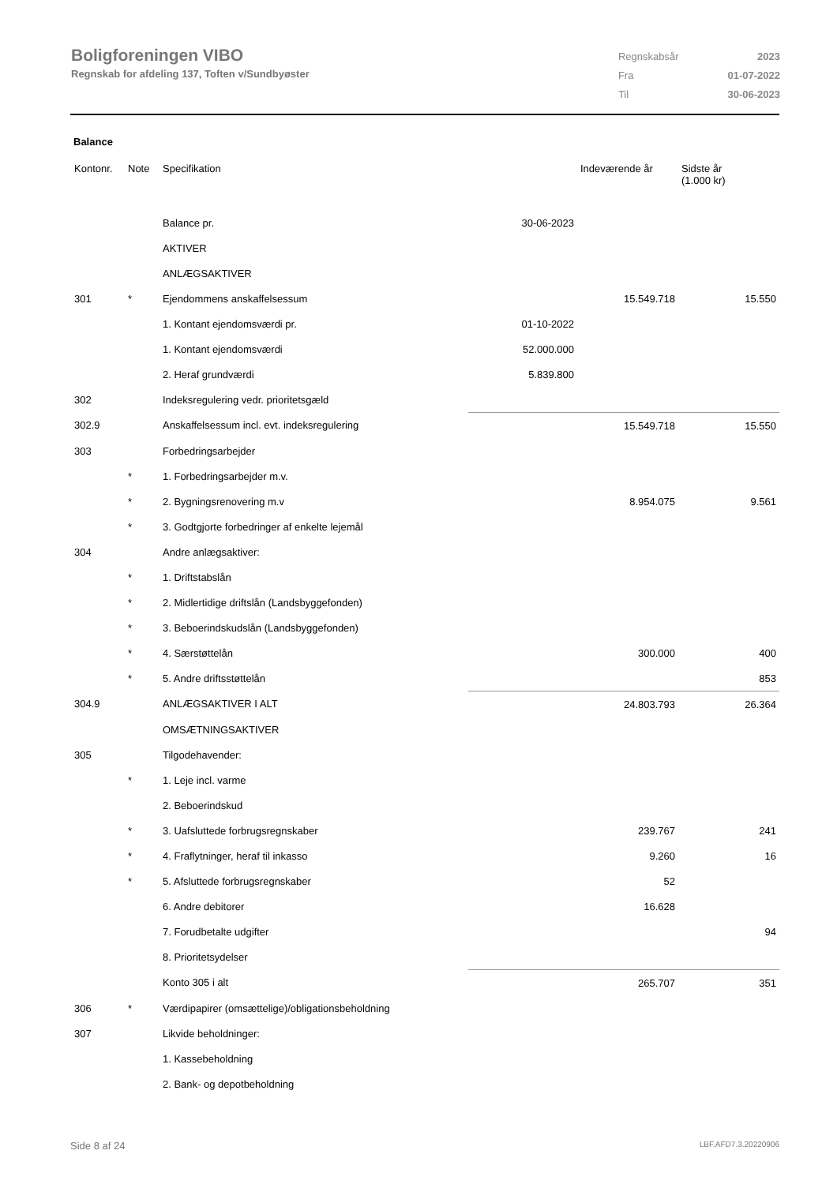Boligforeningen VIBO
Regnskab for afdeling 137, Toften v/Sundbyøster
| Regnskabsår | 2023 |
| Fra | 01-07-2022 |
| Til | 30-06-2023 |
Balance
| Kontonr. | Note | Specifikation | | Indeværende år | Sidste år (1.000 kr) |
| --- | --- | --- | --- | --- | --- |
| | | Balance pr. | 30-06-2023 | | |
| | | AKTIVER | | | |
| | | ANLÆGSAKTIVER | | | |
| 301 | * | Ejendommens anskaffelsessum | | 15.549.718 | 15.550 |
| | | 1. Kontant ejendomsværdi pr. | 01-10-2022 | | |
| | | 1. Kontant ejendomsværdi | 52.000.000 | | |
| | | 2. Heraf grundværdi | 5.839.800 | | |
| 302 | | Indeksregulering vedr. prioritetsgæld | | | |
| 302.9 | | Anskaffelsessum incl. evt. indeksregulering | | 15.549.718 | 15.550 |
| 303 | | Forbedringsarbejder | | | |
| | * | 1. Forbedringsarbejder m.v. | | | |
| | * | 2. Bygningsrenovering m.v | | 8.954.075 | 9.561 |
| | * | 3. Godtgjorte forbedringer af enkelte lejemål | | | |
| 304 | | Andre anlægsaktiver: | | | |
| | * | 1. Driftstabslån | | | |
| | * | 2. Midlertidige driftslån (Landsbyggefonden) | | | |
| | * | 3. Beboerindskudslån (Landsbyggefonden) | | | |
| | * | 4. Særstøttelån | | 300.000 | 400 |
| | * | 5. Andre driftsstøttelån | | | 853 |
| 304.9 | | ANLÆGSAKTIVER I ALT | | 24.803.793 | 26.364 |
| | | OMSÆTNINGSAKTIVER | | | |
| 305 | | Tilgodehavender: | | | |
| | * | 1. Leje incl. varme | | | |
| | | 2. Beboerindskud | | | |
| | * | 3. Uafsluttede forbrugsregnskaber | | 239.767 | 241 |
| | * | 4. Fraflytninger, heraf til inkasso | | 9.260 | 16 |
| | * | 5. Afsluttede forbrugsregnskaber | | 52 | |
| | | 6. Andre debitorer | | 16.628 | |
| | | 7. Forudbetalte udgifter | | | 94 |
| | | 8. Prioritetsydelser | | | |
| | | Konto 305 i alt | | 265.707 | 351 |
| 306 | * | Værdipapirer (omsættelige)/obligationsbeholdning | | | |
| 307 | | Likvide beholdninger: | | | |
| | | 1. Kassebeholdning | | | |
| | | 2. Bank- og depotbeholdning | | | |
Side 8 af 24 LBF.AFD7.3.20220906